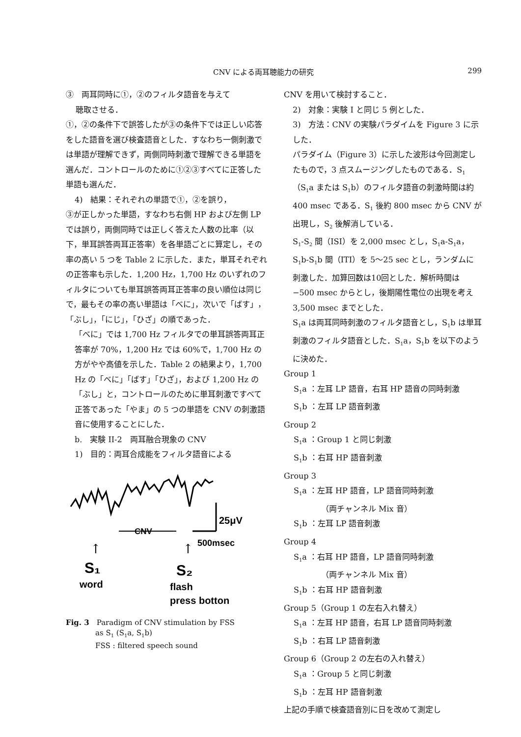CNV による両耳聴能力の研究 299
③　両耳同時に①，②のフィルタ語音を与えて
聴取させる．
①，②の条件下で誤答したが③の条件下では正しい応答をした語音を選び検査語音とした．すなわち一側刺激では単語が理解できず，両側同時刺激で理解できる単語を選んだ．コントロールのために①②③すべてに正答した単語も選んだ．
4)　結果：それぞれの単語で①，②を誤り，
③が正しかった単語，すなわち右側 HP および左側 LP では誤り，両側同時では正しく答えた人数の比率（以下，単耳誤答両耳正答率）を各単語ごとに算定し，その率の高い 5 つを Table 2 に示した．また，単耳それぞれの正答率も示した．1,200 Hz，1,700 Hz のいずれのフィルタについても単耳誤答両耳正答率の良い順位は同じで，最もその率の高い単語は「べに」，次いで「ばす」，「ぶし」，「にじ」，「ひざ」の順であった．
「べに」では 1,700 Hz フィルタでの単耳誤答両耳正答率が 70%，1,200 Hz では 60%で，1,700 Hz の方がやや高値を示した．Table 2 の結果より，1,700 Hz の「べに」「ばす」「ひざ」，および 1,200 Hz の「ぶし」と，コントロールのために単耳刺激ですべて正答であった「やま」の 5 つの単語を CNV の刺激語音に使用することにした．
b.　実験 II-2　両耳融合現象の CNV
1)　目的：両耳合成能をフィルタ語音による
25μV
CNV
500msec
↑
↑
S₁
S₂
word
flash
press botton
Fig. 3　Paradigm of CNV stimulation by FSS
　　　　as S<sub>1</sub> (S<sub>1</sub>a, S<sub>1</sub>b)
　　　　FSS : filtered speech sound
CNV を用いて検討すること．
2)　対象：実験 I と同じ 5 例とした．
3)　方法：CNV の実験パラダイムを Figure 3 に示した．
パラダイム（Figure 3）に示した波形は今回測定したもので，3 点スムージングしたものである．S<sub>1</sub>（S<sub>1</sub>a または S<sub>1</sub>b）のフィルタ語音の刺激時間は約 400 msec である．S<sub>1</sub> 後約 800 msec から CNV が出現し，S<sub>2</sub> 後解消している．
S<sub>1</sub>-S<sub>2</sub> 間（ISI）を 2,000 msec とし，S<sub>1</sub>a-S<sub>1</sub>a，S<sub>1</sub>b-S<sub>1</sub>b 間（ITI）を 5〜25 sec とし，ランダムに刺激した．加算回数は10回とした．解析時間は −500 msec からとし，後期陽性電位の出現を考え 3,500 msec までとした．
S<sub>1</sub>a は両耳同時刺激のフィルタ語音とし，S<sub>1</sub>b は単耳刺激のフィルタ語音とした．S<sub>1</sub>a，S<sub>1</sub>b を以下のように決めた．
Group 1
S<sub>1</sub>a ：左耳 LP 語音，右耳 HP 語音の同時刺激
S<sub>1</sub>b ：左耳 LP 語音刺激
Group 2
S<sub>1</sub>a ：Group 1 と同じ刺激
S<sub>1</sub>b ：右耳 HP 語音刺激
Group 3
S<sub>1</sub>a ：左耳 HP 語音，LP 語音同時刺激
（両チャンネル Mix 音）
S<sub>1</sub>b ：左耳 LP 語音刺激
Group 4
S<sub>1</sub>a ：右耳 HP 語音，LP 語音同時刺激
（両チャンネル Mix 音）
S<sub>1</sub>b ：右耳 HP 語音刺激
Group 5（Group 1 の左右入れ替え）
S<sub>1</sub>a ：左耳 HP 語音，右耳 LP 語音同時刺激
S<sub>1</sub>b ：右耳 LP 語音刺激
Group 6（Group 2 の左右の入れ替え）
S<sub>1</sub>a ：Group 5 と同じ刺激
S<sub>1</sub>b ：左耳 HP 語音刺激
上記の手順で検査語音別に日を改めて測定し